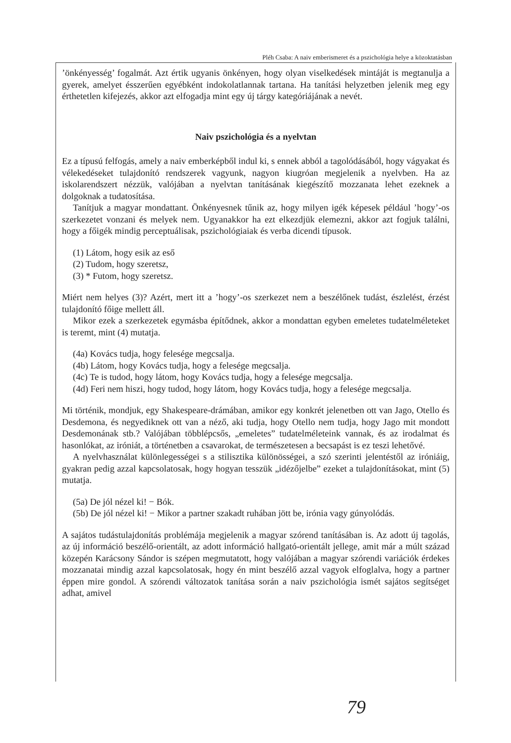Pléh Csaba: A naiv emberismeret és a pszichológia helye a közoktatásban
’önkényesség’ fogalmát. Azt értik ugyanis önkényen, hogy olyan viselkedések mintáját is megtanulja a gyerek, amelyet ésszerűen egyébként indokolatlannak tartana. Ha tanítási helyzetben jelenik meg egy érthetetlen kifejezés, akkor azt elfogadja mint egy új tárgy kategóriájának a nevét.
Naiv pszichológia és a nyelvtan
Ez a típusú felfogás, amely a naiv emberképből indul ki, s ennek abból a tagolódásából, hogy vágyakat és vélekedéseket tulajdonító rendszerek vagyunk, nagyon kiugróan megjelenik a nyelvben. Ha az iskolarendszert nézzük, valójában a nyelvtan tanításának kiegészítő mozzanata lehet ezeknek a dolgoknak a tudatosítása.
Tanítjuk a magyar mondattant. Önkényesnek tűnik az, hogy milyen igék képesek például ’hogy’-os szerkezetet vonzani és melyek nem. Ugyanakkor ha ezt elkezdjük elemezni, akkor azt fogjuk találni, hogy a főigék mindig perceptuálisak, pszichológiaiak és verba dicendi típusok.
(1) Látom, hogy esik az eső
(2) Tudom, hogy szeretsz,
(3) * Futom, hogy szeretsz.
Miért nem helyes (3)? Azért, mert itt a ’hogy’-os szerkezet nem a beszélőnek tudást, észlelést, érzést tulajdonító főige mellett áll.
Mikor ezek a szerkezetek egymásba építődnek, akkor a mondattan egyben emeletes tudatelméleteket is teremt, mint (4) mutatja.
(4a) Kovács tudja, hogy felesége megcsalja.
(4b) Látom, hogy Kovács tudja, hogy a felesége megcsalja.
(4c) Te is tudod, hogy látom, hogy Kovács tudja, hogy a felesége megcsalja.
(4d) Feri nem hiszi, hogy tudod, hogy látom, hogy Kovács tudja, hogy a felesége megcsalja.
Mi történik, mondjuk, egy Shakespeare-drámában, amikor egy konkrét jelenetben ott van Jago, Otello és Desdemona, és negyediknek ott van a néző, aki tudja, hogy Otello nem tudja, hogy Jago mit mondott Desdemonának stb.? Valójában többlépcsős, „emeletes” tudatelméleteink vannak, és az irodalmat és hasonlókat, az iróniát, a történetben a csavarokat, de természetesen a becsapást is ez teszi lehetővé.
A nyelvhasználat különlegességei s a stilisztika különösségei, a szó szerinti jelentéstől az iróniáig, gyakran pedig azzal kapcsolatosak, hogy hogyan tesszük „idézőjelbe” ezeket a tulajdonításokat, mint (5) mutatja.
(5a) De jól nézel ki! − Bók.
(5b) De jól nézel ki! − Mikor a partner szakadt ruhában jött be, irónia vagy gúnyolódás.
A sajátos tudástulajdonítás problémája megjelenik a magyar szórend tanításában is. Az adott új tagolás, az új információ beszélő-orientált, az adott információ hallgató-orientált jellege, amit már a múlt század közepén Karácsony Sándor is szépen megmutatott, hogy valójában a magyar szórendi variációk érdekes mozzanatai mindig azzal kapcsolatosak, hogy én mint beszélő azzal vagyok elfoglalva, hogy a partner éppen mire gondol. A szórendi változatok tanítása során a naiv pszichológia ismét sajátos segítséget adhat, amivel
79